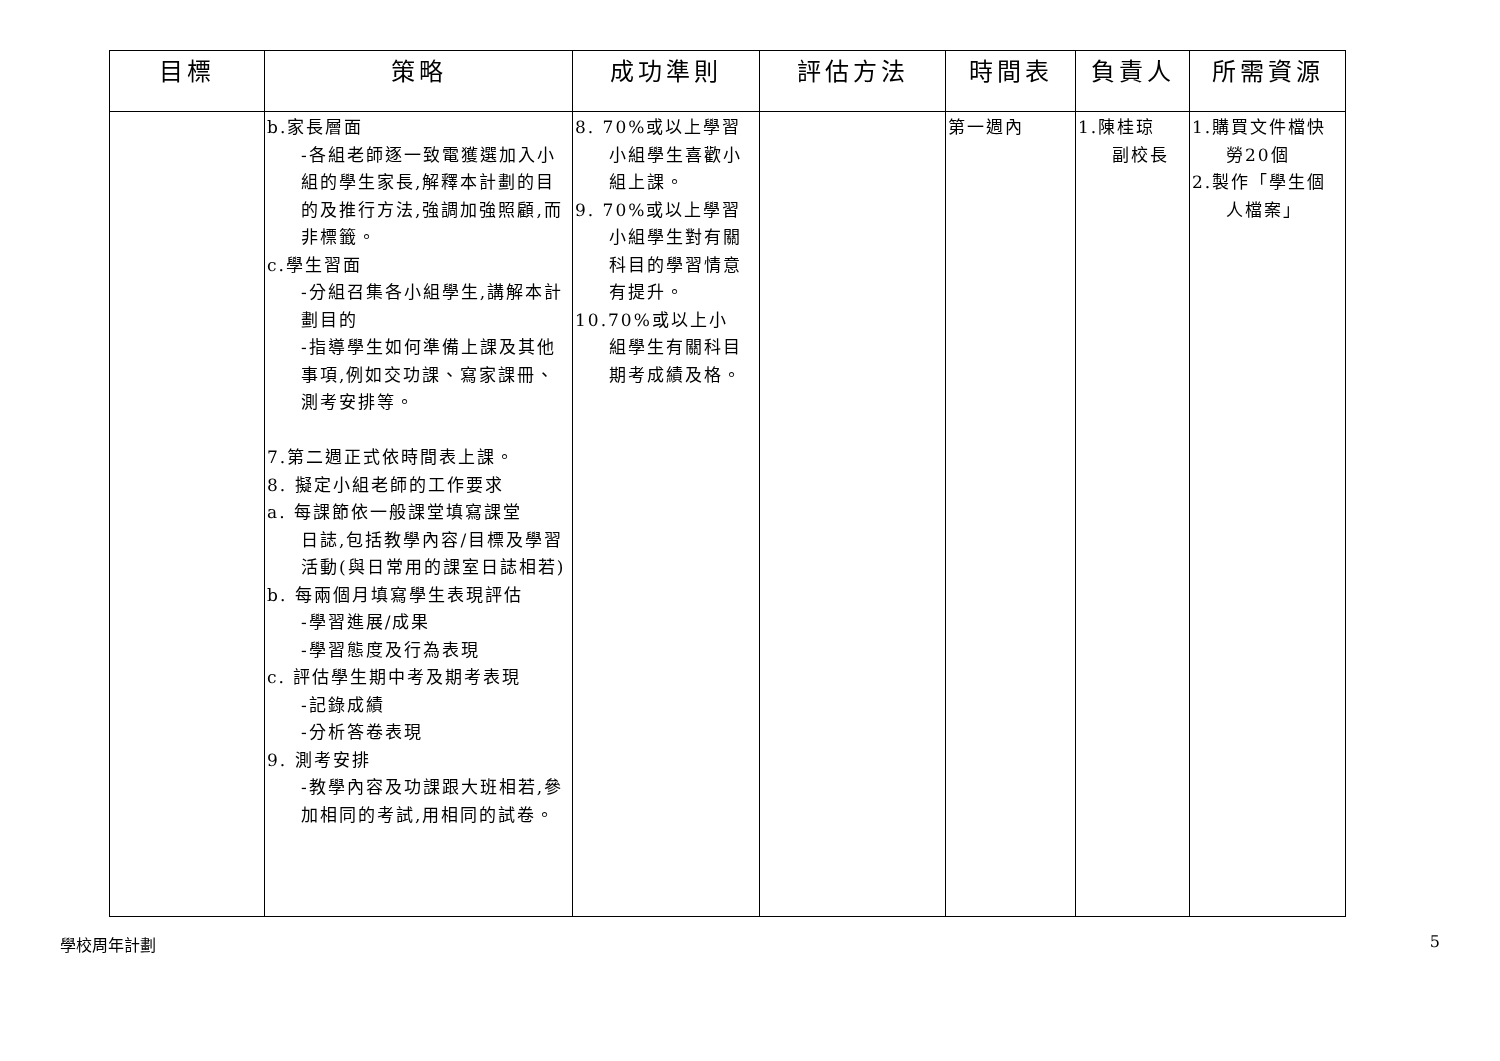| 目標 | 策略 | 成功準則 | 評估方法 | 時間表 | 負責人 | 所需資源 |
| --- | --- | --- | --- | --- | --- | --- |
| | b.家長層面 -各組老師逐一致電獲選加入小組的學生家長,解釋本計劃的目的及推行方法,強調加強照顧,而非標籤。 c.學生習面 -分組召集各小組學生,講解本計劃目的 -指導學生如何準備上課及其他事項,例如交功課、寫家課冊、測考安排等。 7.第二週正式依時間表上課。 8. 擬定小組老師的工作要求 a. 每課節依一般課堂填寫課堂 日誌,包括教學內容/目標及學習活動(與日常用的課室日誌相若) b. 每兩個月填寫學生表現評估 -學習進展/成果 -學習態度及行為表現 c. 評估學生期中考及期考表現 -記錄成績 -分析答卷表現 9. 測考安排 -教學內容及功課跟大班相若,參加相同的考試,用相同的試卷。 | 8. 70%或以上學習 小組學生喜歡小組上課。 9. 70%或以上學習 小組學生對有關科目的學習情意有提升。 10.70%或以上小 組學生有關科目期考成績及格。 | | 第一週內 | 1.陳桂琼 副校長 | 1.購買文件檔快 勞20個 2.製作「學生個 人檔案」 |
學校周年計劃 5